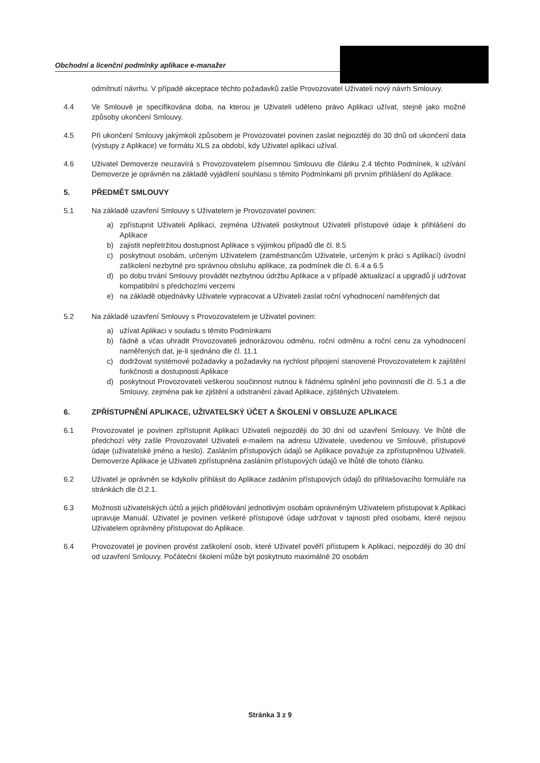Obchodní a licenční podmínky aplikace e-manažer
odmítnutí návrhu. V případě akceptace těchto požadavků zašle Provozovatel Uživateli nový návrh Smlouvy.
4.4 Ve Smlouvě je specifikována doba, na kterou je Uživateli uděleno právo Aplikaci užívat, stejně jako možné způsoby ukončení Smlouvy.
4.5 Při ukončení Smlouvy jakýmkoli způsobem je Provozovatel povinen zaslat nejpozději do 30 dnů od ukončení data (výstupy z Aplikace) ve formátu XLS za období, kdy Uživatel aplikaci užíval.
4.6 Uživatel Demoverze neuzavírá s Provozovatelem písemnou Smlouvu dle článku 2.4 těchto Podmínek, k užívání Demoverze je oprávněn na základě vyjádření souhlasu s těmito Podmínkami při prvním přihlášení do Aplikace.
5. PŘEDMĚT SMLOUVY
5.1 Na základě uzavření Smlouvy s Uživatelem je Provozovatel povinen:
a) zpřístupnit Uživateli Aplikaci, zejména Uživateli poskytnout Uživateli přístupové údaje k přihlášení do Aplikace
b) zajistit nepřetržitou dostupnost Aplikace s výjimkou případů dle čl. 8.5
c) poskytnout osobám, určeným Uživatelem (zaměstnancům Uživatele, určeným k práci s Aplikací) úvodní zaškolení nezbytné pro správnou obsluhu aplikace, za podmínek dle čl. 6.4 a 6.5
d) po dobu trvání Smlouvy provádět nezbytnou údržbu Aplikace a v případě aktualizací a upgradů ji udržovat kompatibilní s předchozími verzemi
e) na základě objednávky Uživatele vypracovat a Uživateli zaslat roční vyhodnocení naměřených dat
5.2 Na základě uzavření Smlouvy s Provozovatelem je Uživatel povinen:
a) užívat Aplikaci v souladu s těmito Podmínkami
b) řádně a včas uhradit Provozovateli jednorázovou odměnu, roční odměnu a roční cenu za vyhodnocení naměřených dat, je-li sjednáno dle čl. 11.1
c) dodržovat systémové požadavky a požadavky na rychlost připojení stanovené Provozovatelem k zajištění funkčnosti a dostupnosti Aplikace
d) poskytnout Provozovateli veškerou součinnost nutnou k řádnému splnění jeho povinností dle čl. 5.1 a dle Smlouvy, zejména pak ke zjištění a odstranění závad Aplikace, zjištěných Uživatelem.
6. ZPŘÍSTUPNĚNÍ APLIKACE, UŽIVATELSKÝ ÚČET A ŠKOLENÍ V OBSLUZE APLIKACE
6.1 Provozovatel je povinen zpřístupnit Aplikaci Uživateli nejpozději do 30 dní od uzavření Smlouvy. Ve lhůtě dle předchozí věty zašle Provozovatel Uživateli e-mailem na adresu Uživatele, uvedenou ve Smlouvě, přístupové údaje (uživatelské jméno a heslo). Zasláním přístupových údajů se Aplikace považuje za zpřístupněnou Uživateli. Demoverze Aplikace je Uživateli zpřístupněna zasláním přístupových údajů ve lhůtě dle tohoto článku.
6.2 Uživatel je oprávněn se kdykoliv přihlásit do Aplikace zadáním přístupových údajů do přihlašovacího formuláře na stránkách dle čl.2.1.
6.3 Možnosti uživatelských účtů a jejich přidělování jednotlivým osobám oprávněným Uživatelem přistupovat k Aplikaci upravuje Manuál. Uživatel je povinen veškeré přístupové údaje udržovat v tajnosti před osobami, které nejsou Uživatelem oprávněny přistupovat do Aplikace.
6.4 Provozovatel je povinen provést zaškolení osob, které Uživatel pověří přístupem k Aplikaci, nejpozději do 30 dní od uzavření Smlouvy. Počáteční školení může být poskytnuto maximálně 20 osobám
Stránka 3 z 9